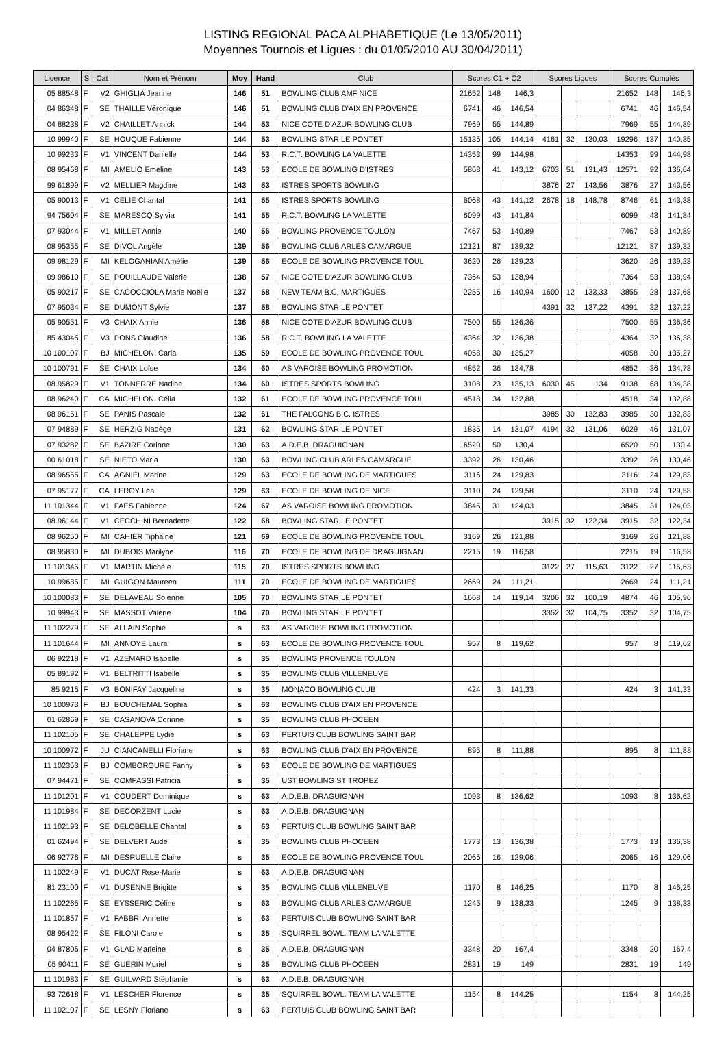LISTING REGIONAL PACA ALPHABETIQUE (Le 13/05/2011)
Moyennes Tournois et Ligues : du 01/05/2010 AU 30/04/2011)
| Licence | S | Cat | Nom et Prénom | Moy | Hand | Club | Scores C1 + C2 | | | Scores Ligues | | | Scores Cumulés | | |
| --- | --- | --- | --- | --- | --- | --- | --- | --- | --- | --- | --- | --- | --- | --- | --- |
| 05 88548 | F | V2 | GHIGLIA Jeanne | 146 | 51 | BOWLING CLUB AMF NICE | 21652 | 148 | 146,3 | | | | 21652 | 148 | 146,3 |
| 04 86348 | F | SE | THAILLE Véronique | 146 | 51 | BOWLING CLUB D'AIX EN PROVENCE | 6741 | 46 | 146,54 | | | | 6741 | 46 | 146,54 |
| 04 88238 | F | V2 | CHAILLET Annick | 144 | 53 | NICE COTE D'AZUR BOWLING CLUB | 7969 | 55 | 144,89 | | | | 7969 | 55 | 144,89 |
| 10 99940 | F | SE | HOUQUE Fabienne | 144 | 53 | BOWLING STAR LE PONTET | 15135 | 105 | 144,14 | 4161 | 32 | 130,03 | 19296 | 137 | 140,85 |
| 10 99233 | F | V1 | VINCENT Danielle | 144 | 53 | R.C.T. BOWLING LA VALETTE | 14353 | 99 | 144,98 | | | | 14353 | 99 | 144,98 |
| 08 95468 | F | MI | AMELIO Emeline | 143 | 53 | ECOLE DE BOWLING D'ISTRES | 5868 | 41 | 143,12 | 6703 | 51 | 131,43 | 12571 | 92 | 136,64 |
| 99 61899 | F | V2 | MELLIER Magdine | 143 | 53 | ISTRES SPORTS BOWLING | | | | 3876 | 27 | 143,56 | 3876 | 27 | 143,56 |
| 05 90013 | F | V1 | CELIE Chantal | 141 | 55 | ISTRES SPORTS BOWLING | 6068 | 43 | 141,12 | 2678 | 18 | 148,78 | 8746 | 61 | 143,38 |
| 94 75604 | F | SE | MARESCQ Sylvia | 141 | 55 | R.C.T. BOWLING LA VALETTE | 6099 | 43 | 141,84 | | | | 6099 | 43 | 141,84 |
| 07 93044 | F | V1 | MILLET Annie | 140 | 56 | BOWLING PROVENCE TOULON | 7467 | 53 | 140,89 | | | | 7467 | 53 | 140,89 |
| 08 95355 | F | SE | DIVOL Angèle | 139 | 56 | BOWLING CLUB ARLES CAMARGUE | 12121 | 87 | 139,32 | | | | 12121 | 87 | 139,32 |
| 09 98129 | F | MI | KELOGANIAN Amélie | 139 | 56 | ECOLE DE BOWLING PROVENCE TOUL | 3620 | 26 | 139,23 | | | | 3620 | 26 | 139,23 |
| 09 98610 | F | SE | POUILLAUDE Valérie | 138 | 57 | NICE COTE D'AZUR BOWLING CLUB | 7364 | 53 | 138,94 | | | | 7364 | 53 | 138,94 |
| 05 90217 | F | SE | CACOCCIOLA Marie Noëlle | 137 | 58 | NEW TEAM B.C. MARTIGUES | 2255 | 16 | 140,94 | 1600 | 12 | 133,33 | 3855 | 28 | 137,68 |
| 07 95034 | F | SE | DUMONT Sylvie | 137 | 58 | BOWLING STAR LE PONTET | | | | 4391 | 32 | 137,22 | 4391 | 32 | 137,22 |
| 05 90551 | F | V3 | CHAIX Annie | 136 | 58 | NICE COTE D'AZUR BOWLING CLUB | 7500 | 55 | 136,36 | | | | 7500 | 55 | 136,36 |
| 85 43045 | F | V3 | PONS Claudine | 136 | 58 | R.C.T. BOWLING LA VALETTE | 4364 | 32 | 136,38 | | | | 4364 | 32 | 136,38 |
| 10 100107 | F | BJ | MICHELONI Carla | 135 | 59 | ECOLE DE BOWLING PROVENCE TOUL | 4058 | 30 | 135,27 | | | | 4058 | 30 | 135,27 |
| 10 100791 | F | SE | CHAIX Loïse | 134 | 60 | AS VAROISE BOWLING PROMOTION | 4852 | 36 | 134,78 | | | | 4852 | 36 | 134,78 |
| 08 95829 | F | V1 | TONNERRE Nadine | 134 | 60 | ISTRES SPORTS BOWLING | 3108 | 23 | 135,13 | 6030 | 45 | 134 | 9138 | 68 | 134,38 |
| 08 96240 | F | CA | MICHELONI Célia | 132 | 61 | ECOLE DE BOWLING PROVENCE TOUL | 4518 | 34 | 132,88 | | | | 4518 | 34 | 132,88 |
| 08 96151 | F | SE | PANIS Pascale | 132 | 61 | THE FALCONS B.C. ISTRES | | | | 3985 | 30 | 132,83 | 3985 | 30 | 132,83 |
| 07 94889 | F | SE | HERZIG Nadège | 131 | 62 | BOWLING STAR LE PONTET | 1835 | 14 | 131,07 | 4194 | 32 | 131,06 | 6029 | 46 | 131,07 |
| 07 93282 | F | SE | BAZIRE Corinne | 130 | 63 | A.D.E.B. DRAGUIGNAN | 6520 | 50 | 130,4 | | | | 6520 | 50 | 130,4 |
| 00 61018 | F | SE | NIETO Maria | 130 | 63 | BOWLING CLUB ARLES CAMARGUE | 3392 | 26 | 130,46 | | | | 3392 | 26 | 130,46 |
| 08 96555 | F | CA | AGNIEL Marine | 129 | 63 | ECOLE DE BOWLING DE MARTIGUES | 3116 | 24 | 129,83 | | | | 3116 | 24 | 129,83 |
| 07 95177 | F | CA | LEROY Léa | 129 | 63 | ECOLE DE BOWLING DE NICE | 3110 | 24 | 129,58 | | | | 3110 | 24 | 129,58 |
| 11 101344 | F | V1 | FAES Fabienne | 124 | 67 | AS VAROISE BOWLING PROMOTION | 3845 | 31 | 124,03 | | | | 3845 | 31 | 124,03 |
| 08 96144 | F | V1 | CECCHINI Bernadette | 122 | 68 | BOWLING STAR LE PONTET | | | | 3915 | 32 | 122,34 | 3915 | 32 | 122,34 |
| 08 96250 | F | MI | CAHIER Tiphaine | 121 | 69 | ECOLE DE BOWLING PROVENCE TOUL | 3169 | 26 | 121,88 | | | | 3169 | 26 | 121,88 |
| 08 95830 | F | MI | DUBOIS Marilyne | 116 | 70 | ECOLE DE BOWLING DE DRAGUIGNAN | 2215 | 19 | 116,58 | | | | 2215 | 19 | 116,58 |
| 11 101345 | F | V1 | MARTIN Michèle | 115 | 70 | ISTRES SPORTS BOWLING | | | | 3122 | 27 | 115,63 | 3122 | 27 | 115,63 |
| 10 99685 | F | MI | GUIGON Maureen | 111 | 70 | ECOLE DE BOWLING DE MARTIGUES | 2669 | 24 | 111,21 | | | | 2669 | 24 | 111,21 |
| 10 100083 | F | SE | DELAVEAU Solenne | 105 | 70 | BOWLING STAR LE PONTET | 1668 | 14 | 119,14 | 3206 | 32 | 100,19 | 4874 | 46 | 105,96 |
| 10 99943 | F | SE | MASSOT Valérie | 104 | 70 | BOWLING STAR LE PONTET | | | | 3352 | 32 | 104,75 | 3352 | 32 | 104,75 |
| 11 102279 | F | SE | ALLAIN Sophie | s | 63 | AS VAROISE BOWLING PROMOTION | | | | | | | | | |
| 11 101644 | F | MI | ANNOYE Laura | s | 63 | ECOLE DE BOWLING PROVENCE TOUL | 957 | 8 | 119,62 | | | | 957 | 8 | 119,62 |
| 06 92218 | F | V1 | AZEMARD Isabelle | s | 35 | BOWLING PROVENCE TOULON | | | | | | | | | |
| 05 89192 | F | V1 | BELTRITTI Isabelle | s | 35 | BOWLING CLUB VILLENEUVE | | | | | | | | | |
| 85 9216 | F | V3 | BONIFAY Jacqueline | s | 35 | MONACO BOWLING CLUB | 424 | 3 | 141,33 | | | | 424 | 3 | 141,33 |
| 10 100973 | F | BJ | BOUCHEMAL Sophia | s | 63 | BOWLING CLUB D'AIX EN PROVENCE | | | | | | | | | |
| 01 62869 | F | SE | CASANOVA Corinne | s | 35 | BOWLING CLUB PHOCEEN | | | | | | | | | |
| 11 102105 | F | SE | CHALEPPE Lydie | s | 63 | PERTUIS CLUB BOWLING SAINT BAR | | | | | | | | | |
| 10 100972 | F | JU | CIANCANELLI Floriane | s | 63 | BOWLING CLUB D'AIX EN PROVENCE | 895 | 8 | 111,88 | | | | 895 | 8 | 111,88 |
| 11 102353 | F | BJ | COMBOROURE Fanny | s | 63 | ECOLE DE BOWLING DE MARTIGUES | | | | | | | | | |
| 07 94471 | F | SE | COMPASSI Patricia | s | 35 | UST BOWLING ST TROPEZ | | | | | | | | | |
| 11 101201 | F | V1 | COUDERT Dominique | s | 63 | A.D.E.B. DRAGUIGNAN | 1093 | 8 | 136,62 | | | | 1093 | 8 | 136,62 |
| 11 101984 | F | SE | DECORZENT Lucie | s | 63 | A.D.E.B. DRAGUIGNAN | | | | | | | | | |
| 11 102193 | F | SE | DELOBELLE Chantal | s | 63 | PERTUIS CLUB BOWLING SAINT BAR | | | | | | | | | |
| 01 62494 | F | SE | DELVERT Aude | s | 35 | BOWLING CLUB PHOCEEN | 1773 | 13 | 136,38 | | | | 1773 | 13 | 136,38 |
| 06 92776 | F | MI | DESRUELLE Claire | s | 35 | ECOLE DE BOWLING PROVENCE TOUL | 2065 | 16 | 129,06 | | | | 2065 | 16 | 129,06 |
| 11 102249 | F | V1 | DUCAT Rose-Marie | s | 63 | A.D.E.B. DRAGUIGNAN | | | | | | | | | |
| 81 23100 | F | V1 | DUSENNE Brigitte | s | 35 | BOWLING CLUB VILLENEUVE | 1170 | 8 | 146,25 | | | | 1170 | 8 | 146,25 |
| 11 102265 | F | SE | EYSSERIC Céline | s | 63 | BOWLING CLUB ARLES CAMARGUE | 1245 | 9 | 138,33 | | | | 1245 | 9 | 138,33 |
| 11 101857 | F | V1 | FABBRI Annette | s | 63 | PERTUIS CLUB BOWLING SAINT BAR | | | | | | | | | |
| 08 95422 | F | SE | FILONI Carole | s | 35 | SQUIRREL BOWL. TEAM LA VALETTE | | | | | | | | | |
| 04 87806 | F | V1 | GLAD Marleine | s | 35 | A.D.E.B. DRAGUIGNAN | 3348 | 20 | 167,4 | | | | 3348 | 20 | 167,4 |
| 05 90411 | F | SE | GUERIN Muriel | s | 35 | BOWLING CLUB PHOCEEN | 2831 | 19 | 149 | | | | 2831 | 19 | 149 |
| 11 101983 | F | SE | GUILVARD Stéphanie | s | 63 | A.D.E.B. DRAGUIGNAN | | | | | | | | | |
| 93 72618 | F | V1 | LESCHER Florence | s | 35 | SQUIRREL BOWL. TEAM LA VALETTE | 1154 | 8 | 144,25 | | | | 1154 | 8 | 144,25 |
| 11 102107 | F | SE | LESNY Floriane | s | 63 | PERTUIS CLUB BOWLING SAINT BAR | | | | | | | | | |